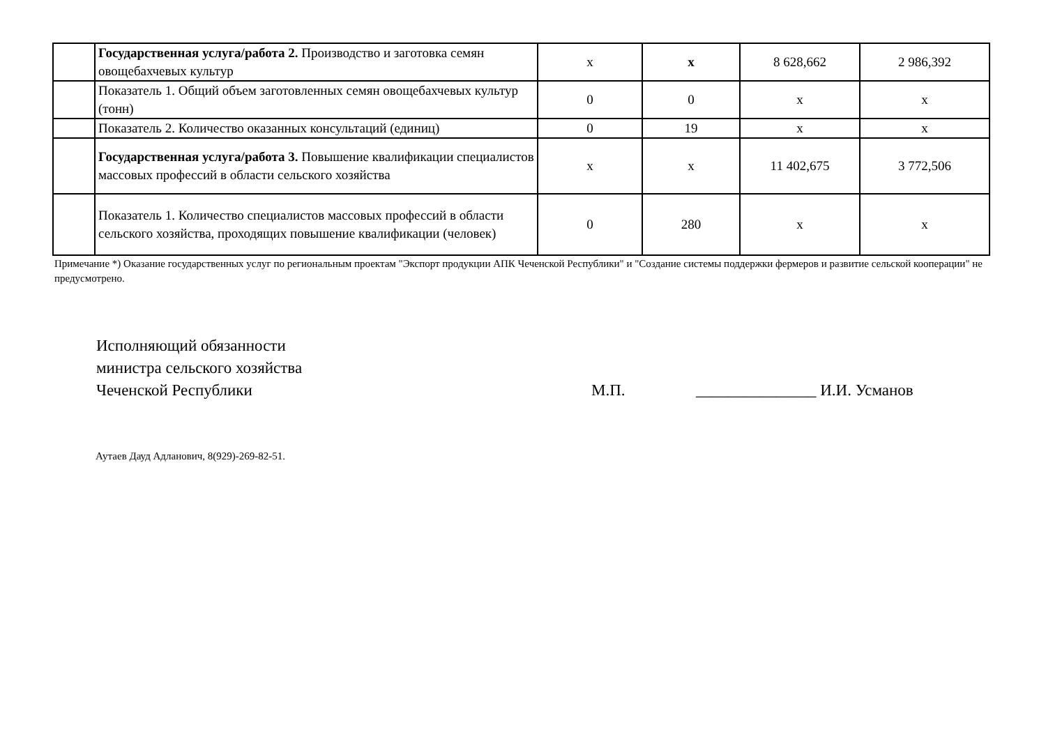| | Государственная услуга/работа 2. Производство и заготовка семян овощебахчевых культур | x | x | 8 628,662 | 2 986,392 |
| | Показатель 1. Общий объем заготовленных семян овощебахчевых культур (тонн) | 0 | 0 | x | x |
| | Показатель 2. Количество оказанных консультаций (единиц) | 0 | 19 | x | x |
| | Государственная услуга/работа 3. Повышение квалификации специалистов массовых профессий в области сельского хозяйства | x | x | 11 402,675 | 3 772,506 |
| | Показатель 1. Количество специалистов массовых профессий в области сельского хозяйства, проходящих повышение квалификации (человек) | 0 | 280 | x | x |
Примечание *) Оказание государственных услуг по региональным проектам "Экспорт продукции АПК Чеченской Республики" и "Создание системы поддержки фермеров и развитие сельской кооперации" не предусмотрено.
Исполняющий обязанности
министра сельского хозяйства
Чеченской Республики
М.П. _______________ И.И. Усманов
Аутаев Дауд Адланович, 8(929)-269-82-51.